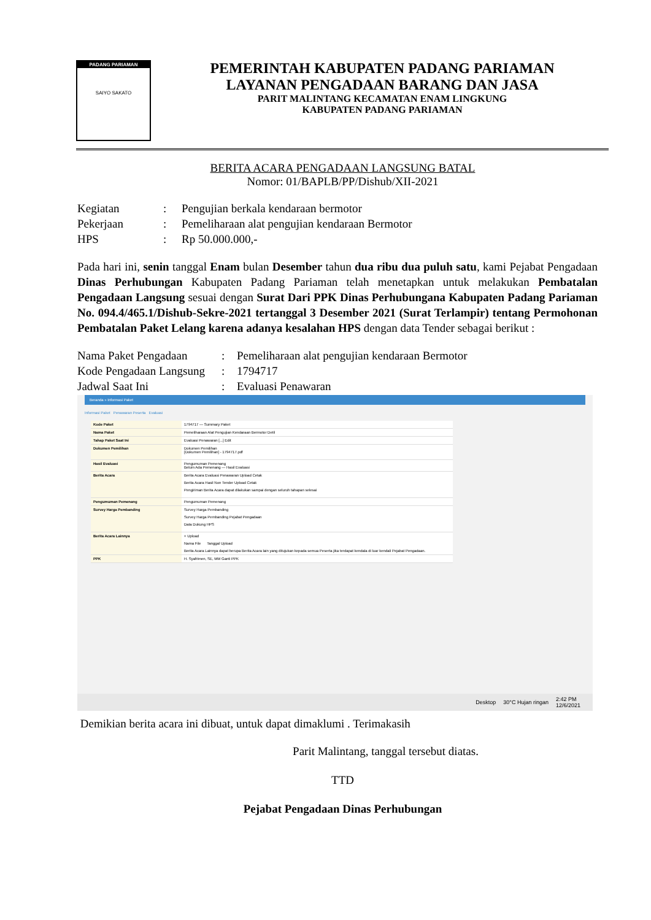PADANG PARIAMAN
SAIYO SAKATO
PEMERINTAH KABUPATEN PADANG PARIAMAN
LAYANAN PENGADAAN BARANG DAN JASA
PARIT MALINTANG KECAMATAN ENAM LINGKUNG
KABUPATEN PADANG PARIAMAN
BERITA ACARA PENGADAAN LANGSUNG BATAL
Nomor: 01/BAPLB/PP/Dishub/XII-2021
| Kegiatan | : | Pengujian berkala kendaraan bermotor |
| Pekerjaan | : | Pemeliharaan alat pengujian kendaraan Bermotor |
| HPS | : | Rp 50.000.000,- |
Pada hari ini, senin tanggal Enam bulan Desember tahun dua ribu dua puluh satu, kami Pejabat Pengadaan Dinas Perhubungan Kabupaten Padang Pariaman telah menetapkan untuk melakukan Pembatalan Pengadaan Langsung sesuai dengan Surat Dari PPK Dinas Perhubungana Kabupaten Padang Pariaman No. 094.4/465.1/Dishub-Sekre-2021 tertanggal 3 Desember 2021 (Surat Terlampir) tentang Permohonan Pembatalan Paket Lelang karena adanya kesalahan HPS dengan data Tender sebagai berikut :
| Nama Paket Pengadaan | : | Pemeliharaan alat pengujian kendaraan Bermotor |
| Kode Pengadaan Langsung | : | 1794717 |
| Jadwal Saat Ini | : | Evaluasi Penawaran |
Beranda » Informasi Paket
Informasi Paket Penawaran Peserta Evaluasi
| Kode Paket | 1794717 — Summary Paket |
| Nama Paket | Pemeliharaan Alat Pengujian Kendaraan Bermotor Detil |
| Tahap Paket Saat Ini | Evaluasi Penawaran [...] Edit |
| Dokumen Pemilihan | Dokumen Pemilihan [Dokumen Pemilihan] - 1794717.pdf |
| Hasil Evaluasi | Pengumuman Pemenang Belum Ada Pemenang — Hasil Evaluasi |
| Berita Acara | Berita Acara Evaluasi Penawaran Upload Cetak Berita Acara Hasil Non Tender Upload Cetak Pengiriman Berita Acara dapat dilakukan sampai dengan seluruh tahapan selesai |
| Pengumuman Pemenang | Pengumuman Pemenang |
| Survey Harga Pembanding | Survey Harga Pembanding Survey Harga Pembanding Pejabat Pengadaan Data Dukung HPS |
| Berita Acara Lainnya | + Upload Nama File Tanggal Upload Berita Acara Lainnya dapat berupa Berita Acara lain yang ditujukan kepada semua Peserta jika terdapat kendala di luar kendali Pejabat Pengadaan. |
| PPK | H. Syafrimen, SE, MM Ganti PPK |
Desktop 30°C Hujan ringan 2:42 PM
12/6/2021
Demikian berita acara ini dibuat, untuk dapat dimaklumi . Terimakasih
Parit Malintang, tanggal tersebut diatas.
TTD
Pejabat Pengadaan Dinas Perhubungan